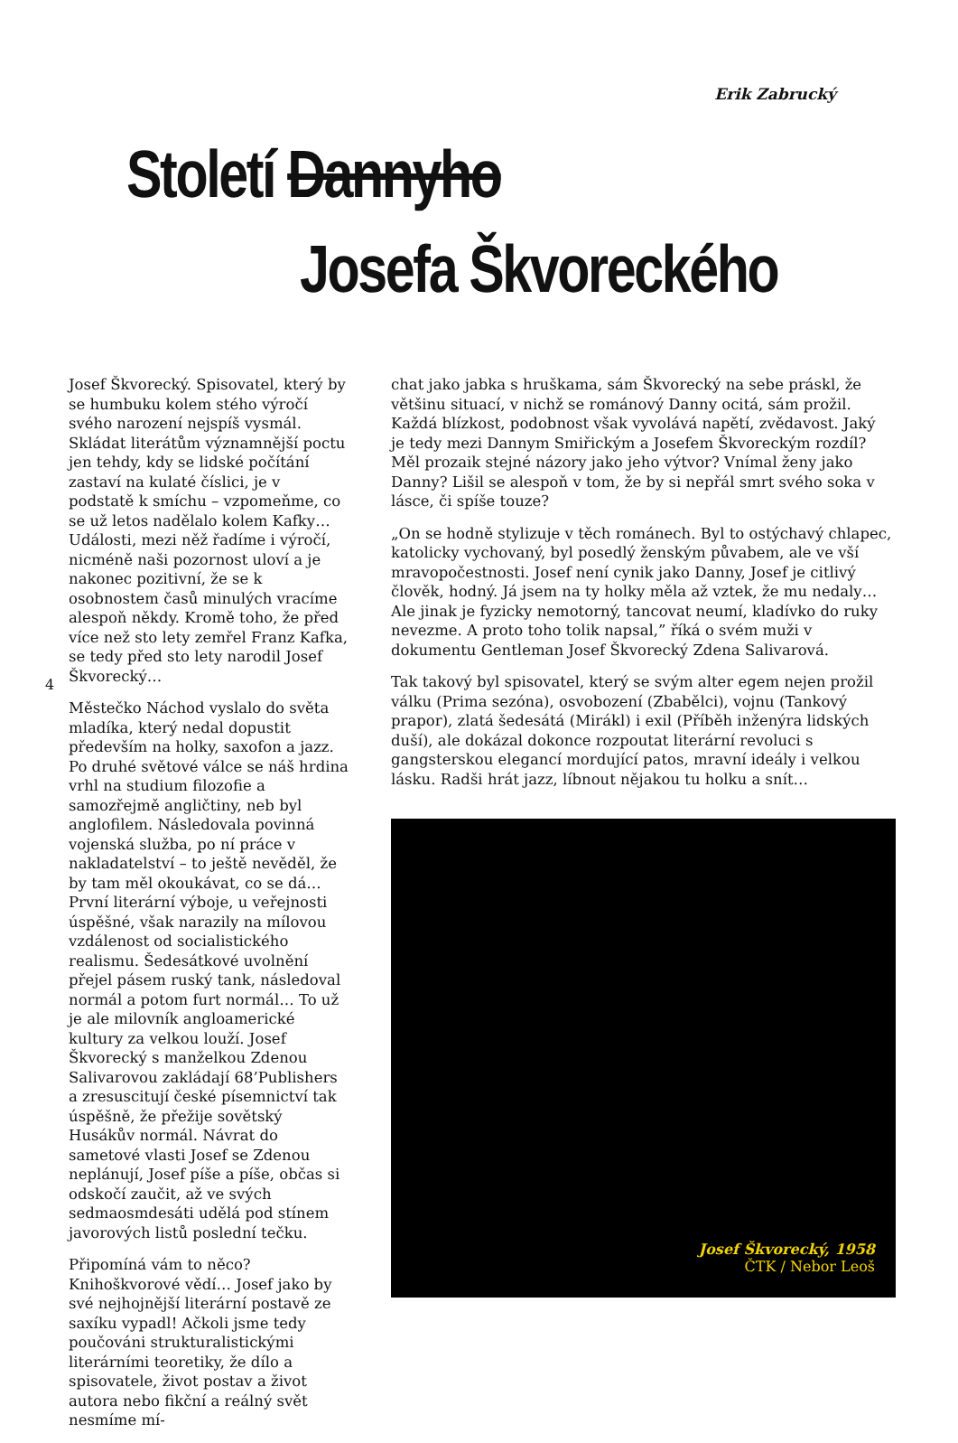Erik Zabrucký
Století Dannyho
Josefa Škvoreckého
Josef Škvorecký. Spisovatel, který by se humbuku kolem stého výročí svého narození nejspíš vysmál. Skládat literátům významnější poctu jen tehdy, kdy se lidské počítání zastaví na kulaté číslici, je v podstatě k smíchu – vzpomeňme, co se už letos nadělalo kolem Kafky… Události, mezi něž řadíme i výročí, nicméně naši pozornost uloví a je nakonec pozitivní, že se k osobnostem časů minulých vracíme alespoň někdy. Kromě toho, že před více než sto lety zemřel Franz Kafka, se tedy před sto lety narodil Josef Škvorecký…
Městečko Náchod vyslalo do světa mladíka, který nedal dopustit především na holky, saxofon a jazz. Po druhé světové válce se náš hrdina vrhl na studium filozofie a samozřejmě angličtiny, neb byl anglofilem. Následovala povinná vojenská služba, po ní práce v nakladatelství – to ještě nevěděl, že by tam měl okoukávat, co se dá… První literární výboje, u veřejnosti úspěšné, však narazily na mílovou vzdálenost od socialistického realismu. Šedesátkové uvolnění přejel pásem ruský tank, následoval normál a potom furt normál… To už je ale milovník angloamerické kultury za velkou louží. Josef Škvorecký s manželkou Zdenou Salivarovou zakládají 68’Publishers a zresuscitují české písemnictví tak úspěšně, že přežije sovětský Husákův normál. Návrat do sametové vlasti Josef se Zdenou neplánují, Josef píše a píše, občas si odskočí zaučit, až ve svých sedmaosmdesáti udělá pod stínem javorových listů poslední tečku.
Připomíná vám to něco? Knihoškvorové vědí… Josef jako by své nejhojnější literární postavě ze saxíku vypadl! Ačkoli jsme tedy poučováni strukturalistickými literárními teoretiky, že dílo a spisovatele, život postav a život autora nebo fikční a reálný svět nesmíme mí-
4
chat jako jabka s hruškama, sám Škvorecký na sebe práskl, že většinu situací, v nichž se románový Danny ocitá, sám prožil. Každá blízkost, podobnost však vyvolává napětí, zvědavost. Jaký je tedy mezi Dannym Smiřickým a Josefem Škvoreckým rozdíl? Měl prozaik stejné názory jako jeho výtvor? Vnímal ženy jako Danny? Lišil se alespoň v tom, že by si nepřál smrt svého soka v lásce, či spíše touze?
„On se hodně stylizuje v těch románech. Byl to ostýchavý chlapec, katolicky vychovaný, byl posedlý ženským půvabem, ale ve vší mravopočestnosti. Josef není cynik jako Danny, Josef je citlivý člověk, hodný. Já jsem na ty holky měla až vztek, že mu nedaly… Ale jinak je fyzicky nemotorný, tancovat neumí, kladívko do ruky nevezme. A proto toho tolik napsal,” říká o svém muži v dokumentu Gentleman Josef Škvorecký Zdena Salivarová.
Tak takový byl spisovatel, který se svým alter egem nejen prožil válku (Prima sezóna), osvobození (Zbabělci), vojnu (Tankový prapor), zlatá šedesátá (Mirákl) i exil (Příběh inženýra lidských duší), ale dokázal dokonce rozpoutat literární revoluci s gangsterskou elegancí mordující patos, mravní ideály i velkou lásku. Radši hrát jazz, líbnout nějakou tu holku a snít…
Josef Škvorecký, 1958
ČTK / Nebor Leoš